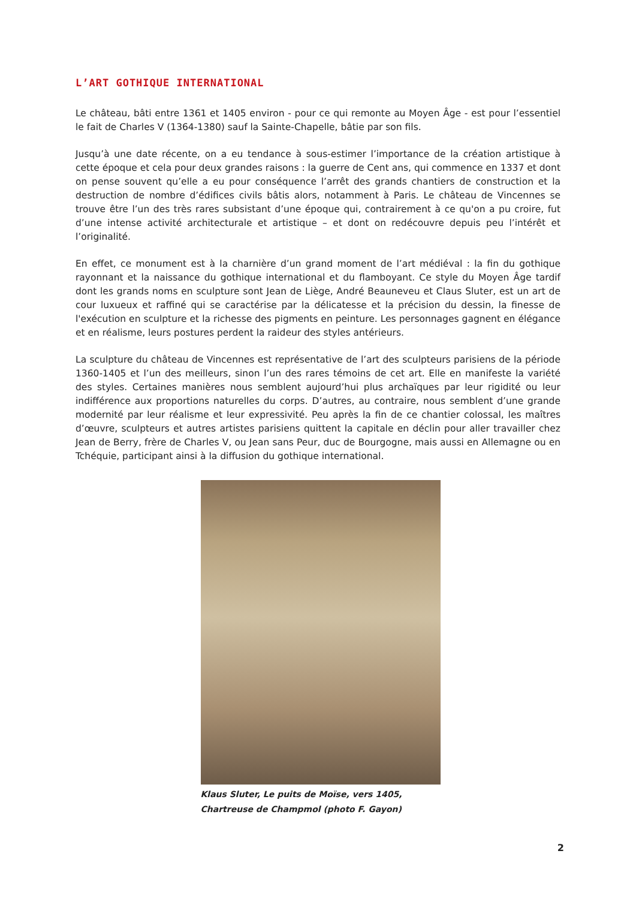L’ART GOTHIQUE INTERNATIONAL
Le château, bâti entre 1361 et 1405 environ - pour ce qui remonte au Moyen Âge - est pour l’essentiel le fait de Charles V (1364-1380) sauf la Sainte-Chapelle, bâtie par son fils.
Jusqu’à une date récente, on a eu tendance à sous-estimer l’importance de la création artistique à cette époque et cela pour deux grandes raisons : la guerre de Cent ans, qui commence en 1337 et dont on pense souvent qu’elle a eu pour conséquence l’arrêt des grands chantiers de construction et la destruction de nombre d’édifices civils bâtis alors, notamment à Paris. Le château de Vincennes se trouve être l’un des très rares subsistant d’une époque qui, contrairement à ce qu'on a pu croire, fut d’une intense activité architecturale et artistique – et dont on redécouvre depuis peu l’intérêt et l’originalité.
En effet, ce monument est à la charnière d’un grand moment de l’art médiéval : la fin du gothique rayonnant et la naissance du gothique international et du flamboyant. Ce style du Moyen Âge tardif dont les grands noms en sculpture sont Jean de Liège, André Beauneveu et Claus Sluter, est un art de cour luxueux et raffiné qui se caractérise par la délicatesse et la précision du dessin, la finesse de l'exécution en sculpture et la richesse des pigments en peinture. Les personnages gagnent en élégance et en réalisme, leurs postures perdent la raideur des styles antérieurs.
La sculpture du château de Vincennes est représentative de l’art des sculpteurs parisiens de la période 1360-1405 et l’un des meilleurs, sinon l’un des rares témoins de cet art. Elle en manifeste la variété des styles. Certaines manières nous semblent aujourd’hui plus archaïques par leur rigidité ou leur indifférence aux proportions naturelles du corps. D’autres, au contraire, nous semblent d’une grande modernité par leur réalisme et leur expressivité. Peu après la fin de ce chantier colossal, les maîtres d’œuvre, sculpteurs et autres artistes parisiens quittent la capitale en déclin pour aller travailler chez Jean de Berry, frère de Charles V, ou Jean sans Peur, duc de Bourgogne, mais aussi en Allemagne ou en Tchéquie, participant ainsi à la diffusion du gothique international.
Klaus Sluter, Le puits de Moïse, vers 1405, Chartreuse de Champmol (photo F. Gayon)
2